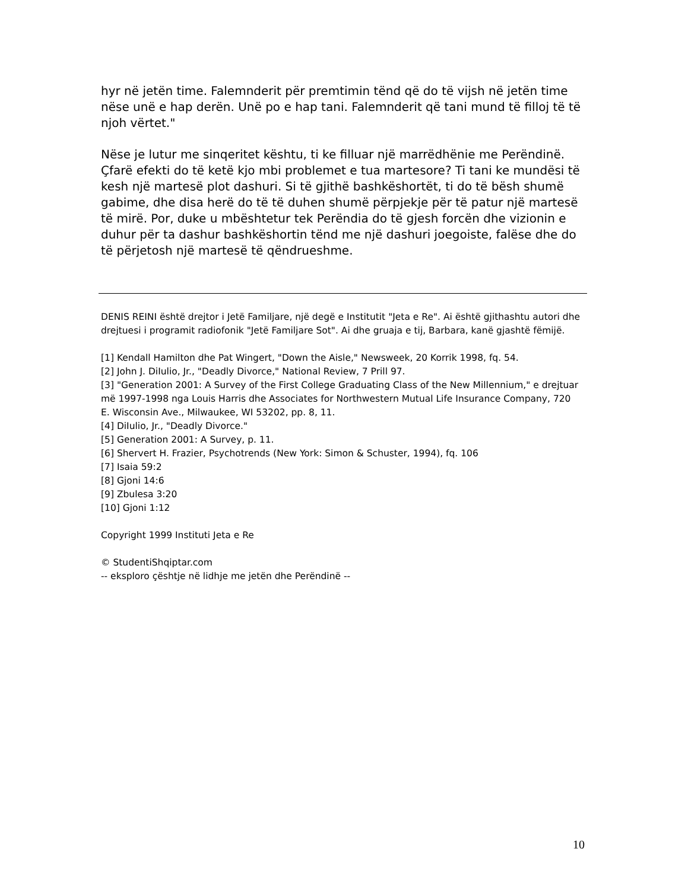hyr në jetën time. Falemnderit për premtimin tënd që do të vijsh në jetën time nëse unë e hap derën. Unë po e hap tani. Falemnderit që tani mund të filloj të të njoh vërtet."
Nëse je lutur me sinqeritet kështu, ti ke filluar një marrëdhënie me Perëndinë. Çfarë efekti do të ketë kjo mbi problemet e tua martesore? Ti tani ke mundësi të kesh një martesë plot dashuri. Si të gjithë bashkëshortët, ti do të bësh shumë gabime, dhe disa herë do të të duhen shumë përpjekje për të patur një martesë të mirë. Por, duke u mbështetur tek Perëndia do të gjesh forcën dhe vizionin e duhur për ta dashur bashkëshortin tënd me një dashuri joegoiste, falëse dhe do të përjetosh një martesë të qëndrueshme.
DENIS REINI është drejtor i Jetë Familjare, një degë e Institutit "Jeta e Re". Ai është gjithashtu autori dhe drejtuesi i programit radiofonik "Jetë Familjare Sot". Ai dhe gruaja e tij, Barbara, kanë gjashtë fëmijë.
[1] Kendall Hamilton dhe Pat Wingert, "Down the Aisle," Newsweek, 20 Korrik 1998, fq. 54.
[2] John J. DiIulio, Jr., "Deadly Divorce," National Review, 7 Prill 97.
[3] "Generation 2001: A Survey of the First College Graduating Class of the New Millennium," e drejtuar më 1997-1998 nga Louis Harris dhe Associates for Northwestern Mutual Life Insurance Company, 720 E. Wisconsin Ave., Milwaukee, WI 53202, pp. 8, 11.
[4] DiIulio, Jr., "Deadly Divorce."
[5] Generation 2001: A Survey, p. 11.
[6] Shervert H. Frazier, Psychotrends (New York: Simon & Schuster, 1994), fq. 106
[7] Isaia 59:2
[8] Gjoni 14:6
[9] Zbulesa 3:20
[10] Gjoni 1:12
Copyright 1999 Instituti Jeta e Re
© StudentiShqiptar.com
-- eksploro çështje në lidhje me jetën dhe Perëndinë --
10